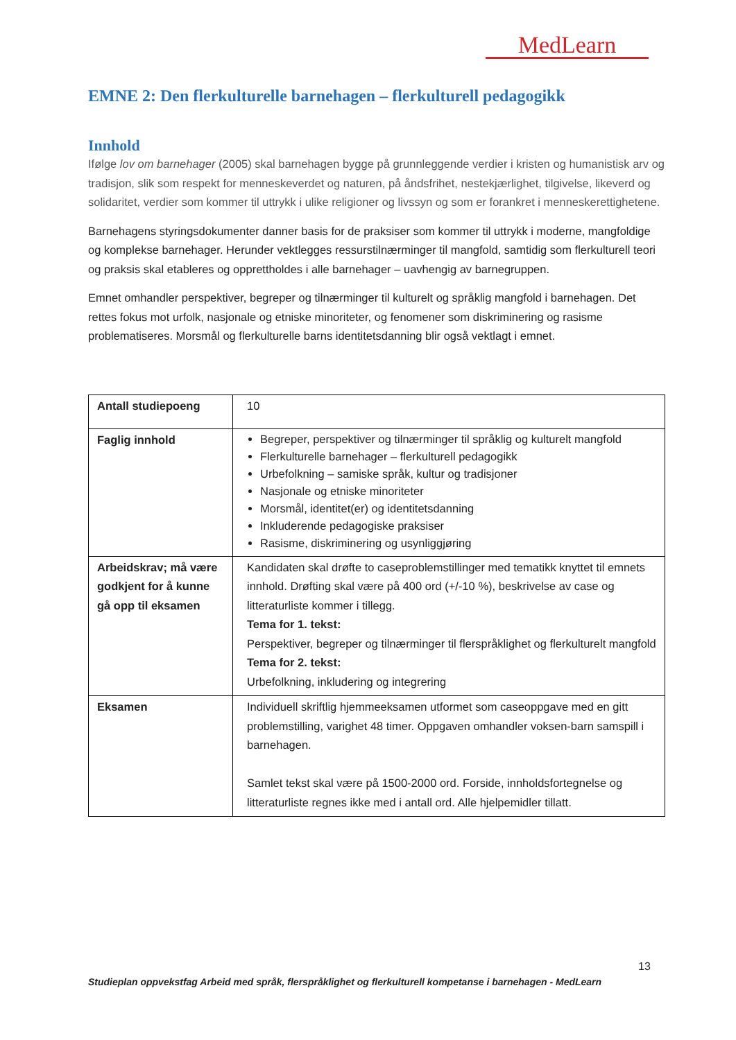MedLearn
EMNE 2: Den flerkulturelle barnehagen – flerkulturell pedagogikk
Innhold
Ifølge lov om barnehager (2005) skal barnehagen bygge på grunnleggende verdier i kristen og humanistisk arv og tradisjon, slik som respekt for menneskeverdet og naturen, på åndsfrihet, nestekjærlighet, tilgivelse, likeverd og solidaritet, verdier som kommer til uttrykk i ulike religioner og livssyn og som er forankret i menneskerettighetene.
Barnehagens styringsdokumenter danner basis for de praksiser som kommer til uttrykk i moderne, mangfoldige og komplekse barnehager. Herunder vektlegges ressurstilnærminger til mangfold, samtidig som flerkulturell teori og praksis skal etableres og opprettholdes i alle barnehager – uavhengig av barnegruppen.
Emnet omhandler perspektiver, begreper og tilnærminger til kulturelt og språklig mangfold i barnehagen. Det rettes fokus mot urfolk, nasjonale og etniske minoriteter, og fenomener som diskriminering og rasisme problematiseres. Morsmål og flerkulturelle barns identitetsdanning blir også vektlagt i emnet.
| Antall studiepoeng | 10 |
| Faglig innhold | Begreper, perspektiver og tilnærminger til språklig og kulturelt mangfold Flerkulturelle barnehager – flerkulturell pedagogikk Urbefolkning – samiske språk, kultur og tradisjoner Nasjonale og etniske minoriteter Morsmål, identitet(er) og identitetsdanning Inkluderende pedagogiske praksiser Rasisme, diskriminering og usynliggjøring |
| Arbeidskrav; må være godkjent for å kunne gå opp til eksamen | Kandidaten skal drøfte to caseproblemstillinger med tematikk knyttet til emnets innhold. Drøfting skal være på 400 ord (+/-10 %), beskrivelse av case og litteraturliste kommer i tillegg. Tema for 1. tekst: Perspektiver, begreper og tilnærminger til flerspråklighet og flerkulturelt mangfold Tema for 2. tekst: Urbefolkning, inkludering og integrering |
| Eksamen | Individuell skriftlig hjemmeeksamen utformet som caseoppgave med en gitt problemstilling, varighet 48 timer. Oppgaven omhandler voksen-barn samspill i barnehagen. Samlet tekst skal være på 1500-2000 ord. Forside, innholdsfortegnelse og litteraturliste regnes ikke med i antall ord. Alle hjelpemidler tillatt. |
13
Studieplan oppvekstfag Arbeid med språk, flerspråklighet og flerkulturell kompetanse i barnehagen - MedLearn